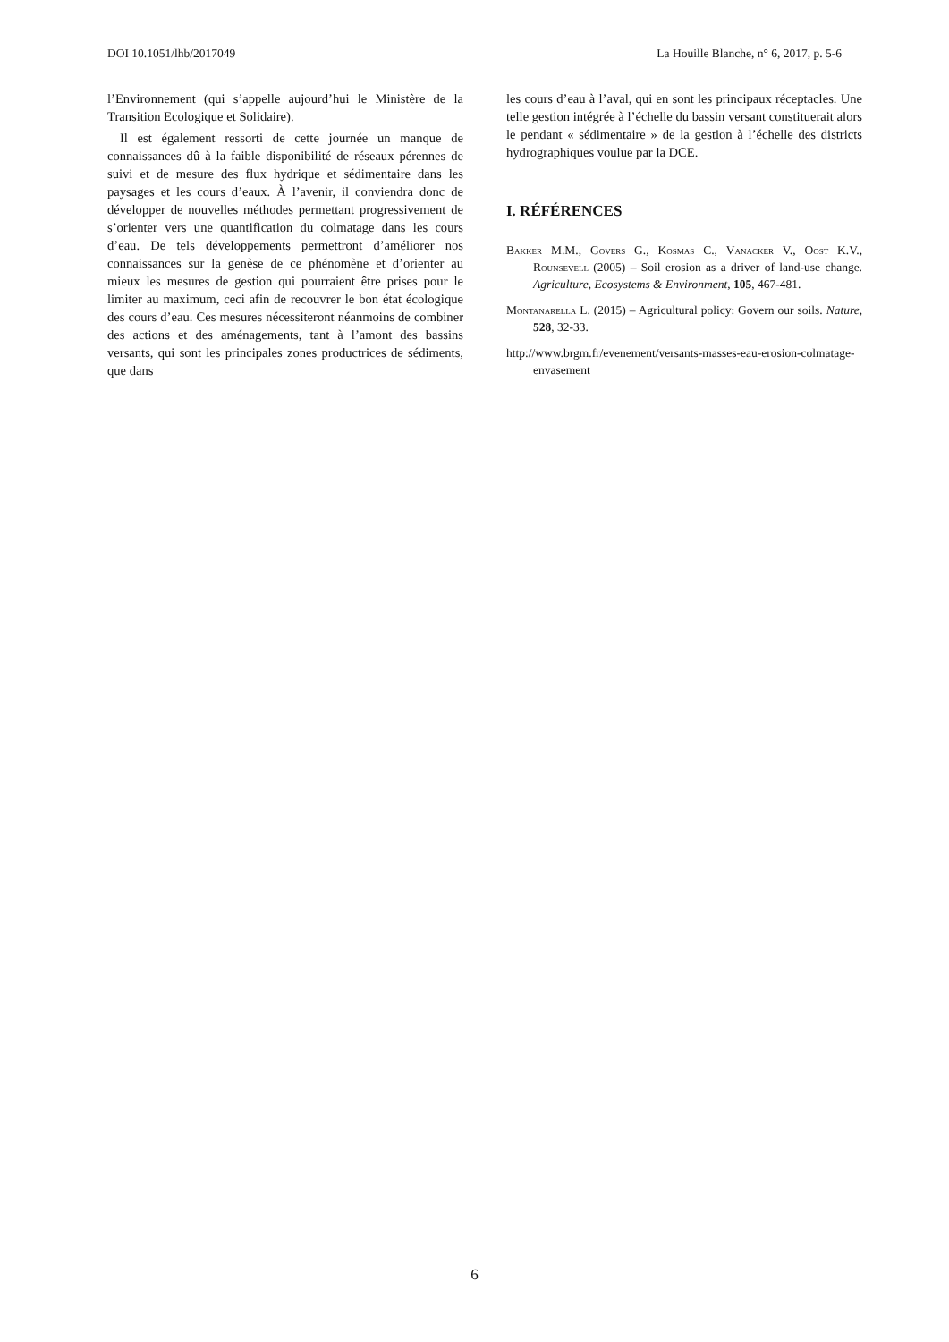DOI 10.1051/lhb/2017049 La Houille Blanche, n° 6, 2017, p. 5-6
l’Environnement (qui s’appelle aujourd’hui le Ministère de la Transition Ecologique et Solidaire).
Il est également ressorti de cette journée un manque de connaissances dû à la faible disponibilité de réseaux pérennes de suivi et de mesure des flux hydrique et sédimentaire dans les paysages et les cours d’eaux. À l’avenir, il conviendra donc de développer de nouvelles méthodes permettant progressivement de s’orienter vers une quantification du colmatage dans les cours d’eau. De tels développements permettront d’améliorer nos connaissances sur la genèse de ce phénomène et d’orienter au mieux les mesures de gestion qui pourraient être prises pour le limiter au maximum, ceci afin de recouvrer le bon état écologique des cours d’eau. Ces mesures nécessiteront néanmoins de combiner des actions et des aménagements, tant à l’amont des bassins versants, qui sont les principales zones productrices de sédiments, que dans
les cours d’eau à l’aval, qui en sont les principaux réceptacles. Une telle gestion intégrée à l’échelle du bassin versant constituerait alors le pendant « sédimentaire » de la gestion à l’échelle des districts hydrographiques voulue par la DCE.
I. RÉFÉRENCES
Bakker M.M., Govers G., Kosmas C., Vanacker V., Oost K.V., Rounsevell (2005) – Soil erosion as a driver of land-use change. Agriculture, Ecosystems & Environment, 105, 467-481.
Montanarella L. (2015) – Agricultural policy: Govern our soils. Nature, 528, 32-33.
http://www.brgm.fr/evenement/versants-masses-eau-erosion-colmatage-envasement
6